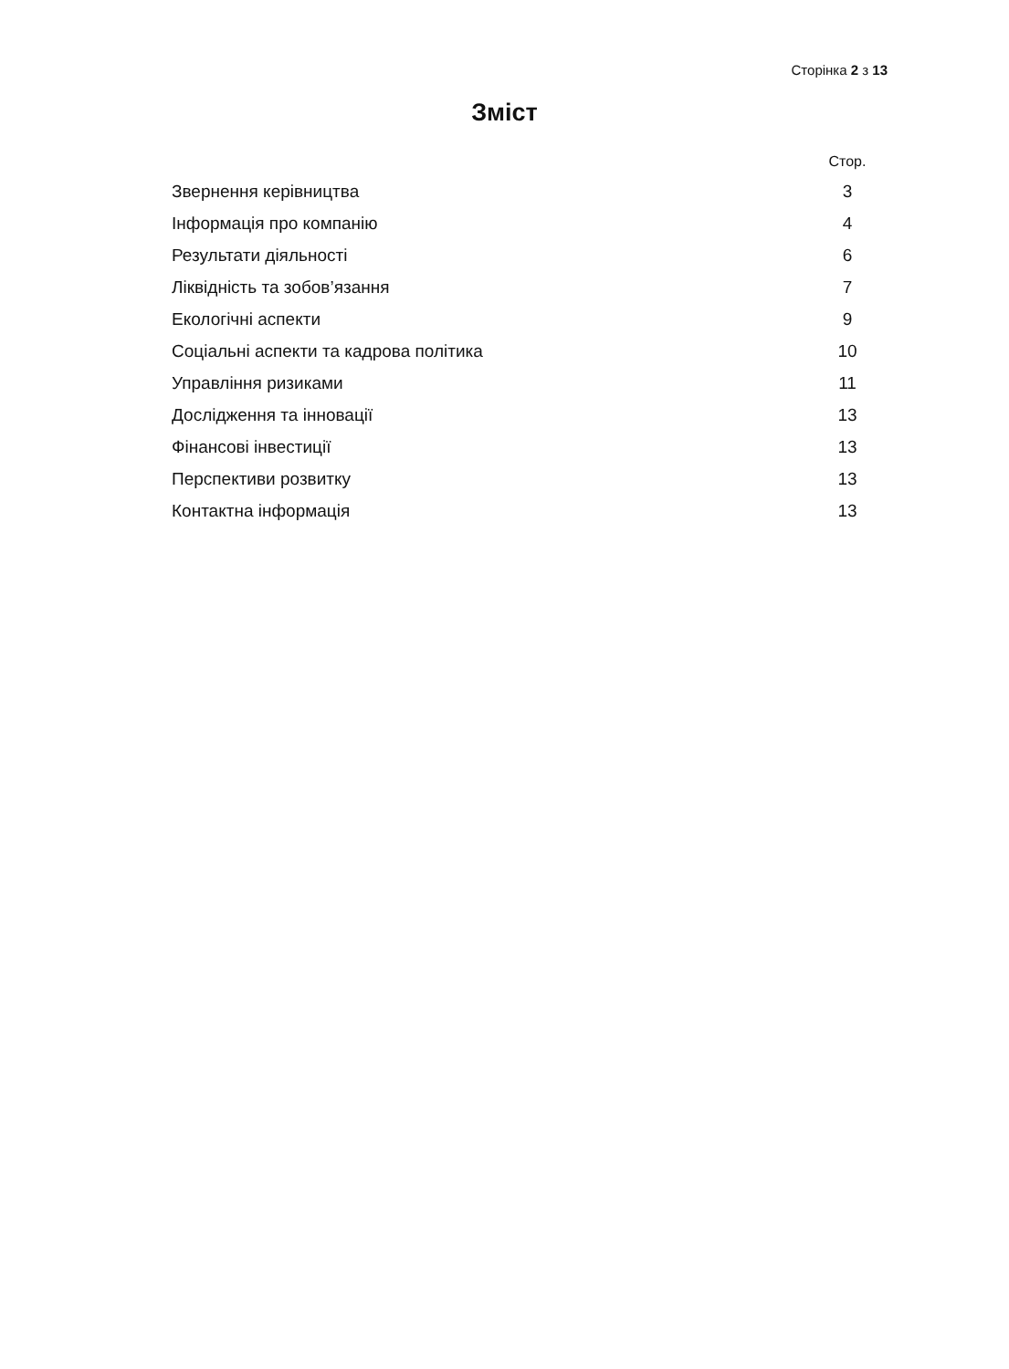Сторінка 2 з 13
Зміст
| | Стор. |
| --- | --- |
| Звернення керівництва | 3 |
| Інформація про компанію | 4 |
| Результати діяльності | 6 |
| Ліквідність та зобов’язання | 7 |
| Екологічні аспекти | 9 |
| Соціальні аспекти та кадрова політика | 10 |
| Управління ризиками | 11 |
| Дослідження та інновації | 13 |
| Фінансові інвестиції | 13 |
| Перспективи розвитку | 13 |
| Контактна інформація | 13 |